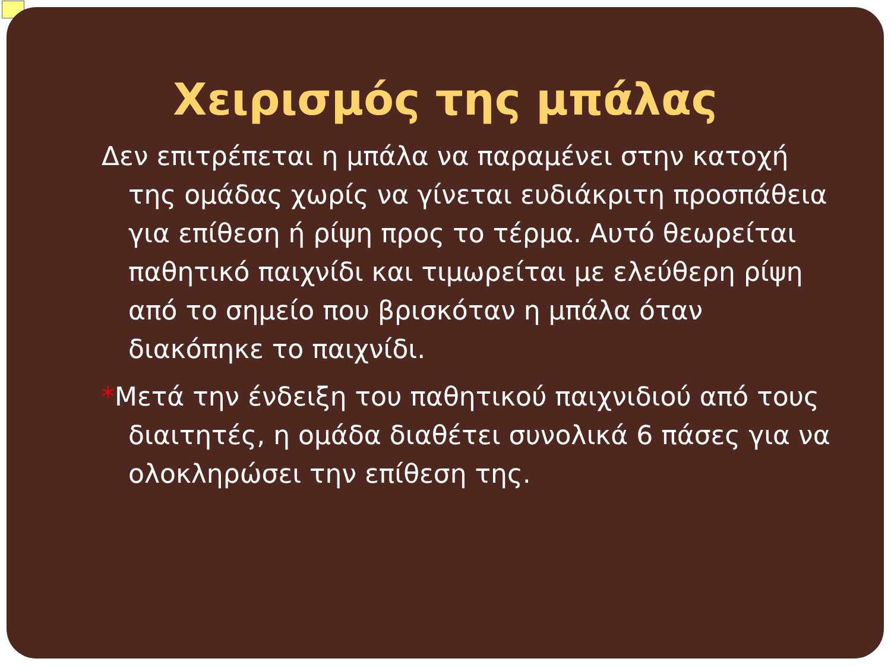Χειρισμός της μπάλας
Δεν επιτρέπεται η μπάλα να παραμένει στην κατοχή της ομάδας χωρίς να γίνεται ευδιάκριτη προσπάθεια για επίθεση ή ρίψη προς το τέρμα. Αυτό θεωρείται παθητικό παιχνίδι και τιμωρείται με ελεύθερη ρίψη από το σημείο που βρισκόταν η μπάλα όταν διακόπηκε το παιχνίδι.
*Μετά την ένδειξη του παθητικού παιχνιδιού από τους διαιτητές, η ομάδα διαθέτει συνολικά 6 πάσες για να ολοκληρώσει την επίθεση της.